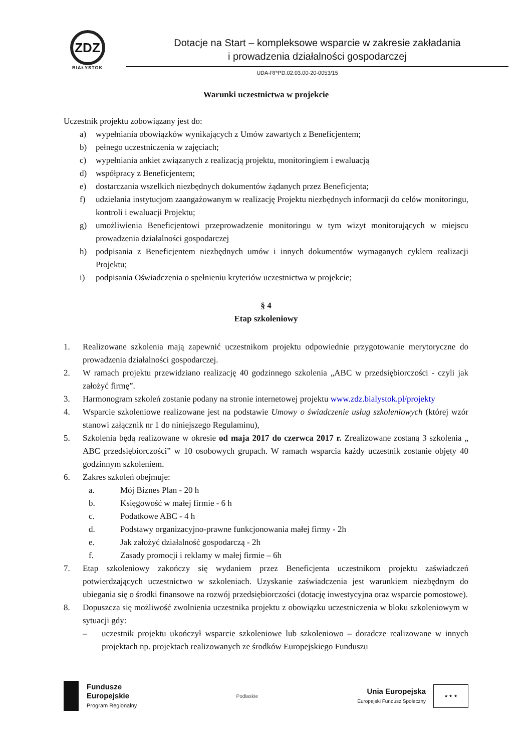ZDZ
BIAŁYSTOK
Dotacje na Start – kompleksowe wsparcie w zakresie zakładania
i prowadzenia działalności gospodarczej
UDA-RPPD.02.03.00-20-0053/15
Warunki uczestnictwa w projekcie
Uczestnik projektu zobowiązany jest do:
a) wypełniania obowiązków wynikających z Umów zawartych z Beneficjentem;
b) pełnego uczestniczenia w zajęciach;
c) wypełniania ankiet związanych z realizacją projektu, monitoringiem i ewaluacją
d) współpracy z Beneficjentem;
e) dostarczania wszelkich niezbędnych dokumentów żądanych przez Beneficjenta;
f) udzielania instytucjom zaangażowanym w realizację Projektu niezbędnych informacji do celów monitoringu, kontroli i ewaluacji Projektu;
g) umożliwienia Beneficjentowi przeprowadzenie monitoringu w tym wizyt monitorujących w miejscu prowadzenia działalności gospodarczej
h) podpisania z Beneficjentem niezbędnych umów i innych dokumentów wymaganych cyklem realizacji Projektu;
i) podpisania Oświadczenia o spełnieniu kryteriów uczestnictwa w projekcie;
§ 4
Etap szkoleniowy
1. Realizowane szkolenia mają zapewnić uczestnikom projektu odpowiednie przygotowanie merytoryczne do prowadzenia działalności gospodarczej.
2. W ramach projektu przewidziano realizację 40 godzinnego szkolenia „ABC w przedsiębiorczości - czyli jak założyć firmę”.
3. Harmonogram szkoleń zostanie podany na stronie internetowej projektu www.zdz.bialystok.pl/projekty
4. Wsparcie szkoleniowe realizowane jest na podstawie Umowy o świadczenie usług szkoleniowych (której wzór stanowi załącznik nr 1 do niniejszego Regulaminu),
5. Szkolenia będą realizowane w okresie od maja 2017 do czerwca 2017 r. Zrealizowane zostaną 3 szkolenia „ ABC przedsiębiorczości” w 10 osobowych grupach. W ramach wsparcia każdy uczestnik zostanie objęty 40 godzinnym szkoleniem.
6. Zakres szkoleń obejmuje:
a. Mój Biznes Plan - 20 h
b. Księgowość w małej firmie - 6 h
c. Podatkowe ABC - 4 h
d. Podstawy organizacyjno-prawne funkcjonowania małej firmy - 2h
e. Jak założyć działalność gospodarczą - 2h
f. Zasady promocji i reklamy w małej firmie – 6h
7. Etap szkoleniowy zakończy się wydaniem przez Beneficjenta uczestnikom projektu zaświadczeń potwierdzających uczestnictwo w szkoleniach. Uzyskanie zaświadczenia jest warunkiem niezbędnym do ubiegania się o środki finansowe na rozwój przedsiębiorczości (dotację inwestycyjna oraz wsparcie pomostowe).
8. Dopuszcza się możliwość zwolnienia uczestnika projektu z obowiązku uczestniczenia w bloku szkoleniowym w sytuacji gdy:
– uczestnik projektu ukończył wsparcie szkoleniowe lub szkoleniowo – doradcze realizowane w innych projektach np. projektach realizowanych ze środków Europejskiego Funduszu
Fundusze
Europejskie
Program Regionalny
Podlaskie
Unia Europejska
Europejski Fundusz Społeczny
★ ★ ★